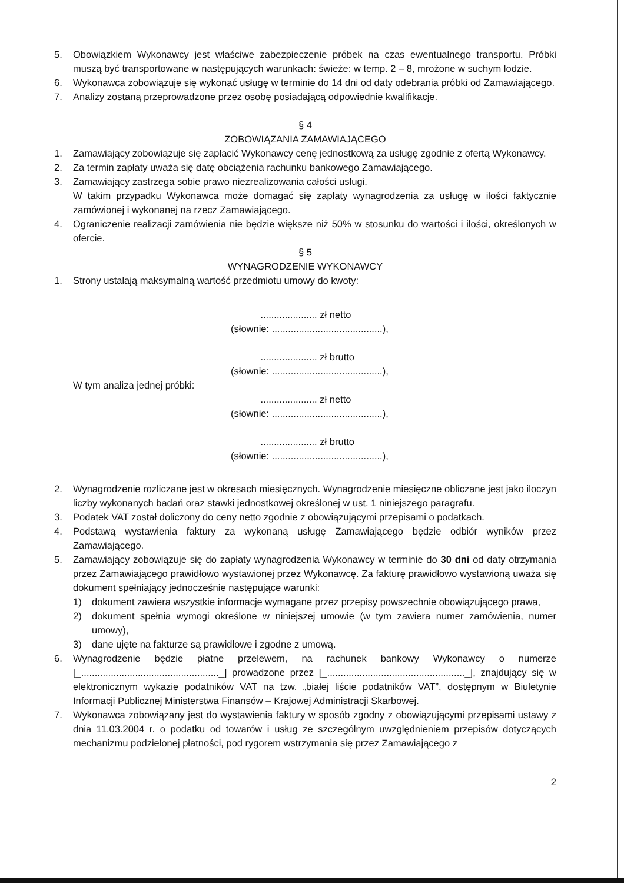5. Obowiązkiem Wykonawcy jest właściwe zabezpieczenie próbek na czas ewentualnego transportu. Próbki muszą być transportowane w następujących warunkach: świeże: w temp. 2 – 8, mrożone w suchym lodzie.
6. Wykonawca zobowiązuje się wykonać usługę w terminie do 14 dni od daty odebrania próbki od Zamawiającego.
7. Analizy zostaną przeprowadzone przez osobę posiadającą odpowiednie kwalifikacje.
§ 4
ZOBOWIĄZANIA ZAMAWIAJĄCEGO
1. Zamawiający zobowiązuje się zapłacić Wykonawcy cenę jednostkową za usługę zgodnie z ofertą Wykonawcy.
2. Za termin zapłaty uważa się datę obciążenia rachunku bankowego Zamawiającego.
3. Zamawiający zastrzega sobie prawo niezrealizowania całości usługi.
W takim przypadku Wykonawca może domagać się zapłaty wynagrodzenia za usługę w ilości faktycznie zamówionej i wykonanej na rzecz Zamawiającego.
4. Ograniczenie realizacji zamówienia nie będzie większe niż 50% w stosunku do wartości i ilości, określonych w ofercie.
§ 5
WYNAGRODZENIE WYKONAWCY
1. Strony ustalają maksymalną wartość przedmiotu umowy do kwoty:
..................... zł netto
(słownie: .........................................),
..................... zł brutto
(słownie: .........................................),
W tym analiza jednej próbki:
..................... zł netto
(słownie: .........................................),
..................... zł brutto
(słownie: .........................................),
2. Wynagrodzenie rozliczane jest w okresach miesięcznych. Wynagrodzenie miesięczne obliczane jest jako iloczyn liczby wykonanych badań oraz stawki jednostkowej określonej w ust. 1 niniejszego paragrafu.
3. Podatek VAT został doliczony do ceny netto zgodnie z obowiązującymi przepisami o podatkach.
4. Podstawą wystawienia faktury za wykonaną usługę Zamawiającego będzie odbiór wyników przez Zamawiającego.
5. Zamawiający zobowiązuje się do zapłaty wynagrodzenia Wykonawcy w terminie do 30 dni od daty otrzymania przez Zamawiającego prawidłowo wystawionej przez Wykonawcę. Za fakturę prawidłowo wystawioną uważa się dokument spełniający jednocześnie następujące warunki:
1) dokument zawiera wszystkie informacje wymagane przez przepisy powszechnie obowiązującego prawa,
2) dokument spełnia wymogi określone w niniejszej umowie (w tym zawiera numer zamówienia, numer umowy),
3) dane ujęte na fakturze są prawidłowe i zgodne z umową.
6. Wynagrodzenie będzie płatne przelewem, na rachunek bankowy Wykonawcy o numerze [_..................................................._] prowadzone przez [_..................................................._], znajdujący się w elektronicznym wykazie podatników VAT na tzw. „białej liście podatników VAT”, dostępnym w Biuletynie Informacji Publicznej Ministerstwa Finansów – Krajowej Administracji Skarbowej.
7. Wykonawca zobowiązany jest do wystawienia faktury w sposób zgodny z obowiązującymi przepisami ustawy z dnia 11.03.2004 r. o podatku od towarów i usług ze szczególnym uwzględnieniem przepisów dotyczących mechanizmu podzielonej płatności, pod rygorem wstrzymania się przez Zamawiającego z
2